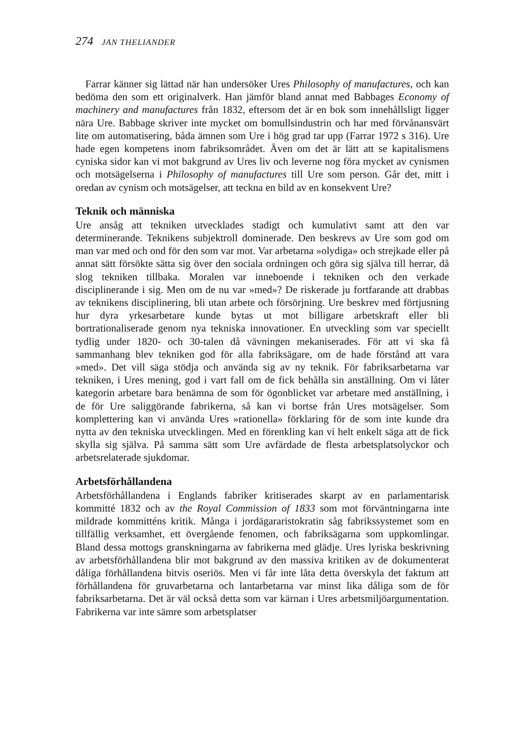274 JAN THELIANDER
Farrar känner sig lättad när han undersöker Ures Philosophy of manufactures, och kan bedöma den som ett originalverk. Han jämför bland annat med Babbages Economy of machinery and manufactures från 1832, eftersom det är en bok som innehållsligt ligger nära Ure. Babbage skriver inte mycket om bomullsindustrin och har med förvånansvärt lite om automatisering, båda ämnen som Ure i hög grad tar upp (Farrar 1972 s 316). Ure hade egen kompetens inom fabriksområdet. Även om det är lätt att se kapitalismens cyniska sidor kan vi mot bakgrund av Ures liv och leverne nog föra mycket av cynismen och motsägelserna i Philosophy of manufactures till Ure som person. Går det, mitt i oredan av cynism och motsägelser, att teckna en bild av en konsekvent Ure?
Teknik och människa
Ure ansåg att tekniken utvecklades stadigt och kumulativt samt att den var determinerande. Teknikens subjektroll dominerade. Den beskrevs av Ure som god om man var med och ond för den som var mot. Var arbetarna »olydiga» och strejkade eller på annat sätt försökte sätta sig över den sociala ordningen och göra sig själva till herrar, då slog tekniken tillbaka. Moralen var inneboende i tekniken och den verkade disciplinerande i sig. Men om de nu var »med»? De riskerade ju fortfarande att drabbas av teknikens disciplinering, bli utan arbete och försörjning. Ure beskrev med förtjusning hur dyra yrkesarbetare kunde bytas ut mot billigare arbetskraft eller bli bortrationaliserade genom nya tekniska innovationer. En utveckling som var speciellt tydlig under 1820- och 30-talen då vävningen mekaniserades. För att vi ska få sammanhang blev tekniken god för alla fabriksägare, om de hade förstånd att vara »med». Det vill säga stödja och använda sig av ny teknik. För fabriksarbetarna var tekniken, i Ures mening, god i vart fall om de fick behålla sin anställning. Om vi låter kategorin arbetare bara benämna de som för ögonblicket var arbetare med anställning, i de för Ure saliggörande fabrikerna, så kan vi bortse från Ures motsägelser. Som komplettering kan vi använda Ures »rationella» förklaring för de som inte kunde dra nytta av den tekniska utvecklingen. Med en förenkling kan vi helt enkelt säga att de fick skylla sig själva. På samma sätt som Ure avfärdade de flesta arbetsplatsolyckor och arbetsrelaterade sjukdomar.
Arbetsförhållandena
Arbetsförhållandena i Englands fabriker kritiserades skarpt av en parlamentarisk kommitté 1832 och av the Royal Commission of 1833 som mot förväntningarna inte mildrade kommitténs kritik. Många i jordägararistokratin såg fabrikssystemet som en tillfällig verksamhet, ett övergående fenomen, och fabriksägarna som uppkomlingar. Bland dessa mottogs granskningarna av fabrikerna med glädje. Ures lyriska beskrivning av arbetsförhållandena blir mot bakgrund av den massiva kritiken av de dokumenterat dåliga förhållandena bitvis oseriös. Men vi får inte låta detta överskyla det faktum att förhållandena för gruvarbetarna och lantarbetarna var minst lika dåliga som de för fabriksarbetarna. Det är väl också detta som var kärnan i Ures arbetsmiljöargumentation. Fabrikerna var inte sämre som arbetsplatser